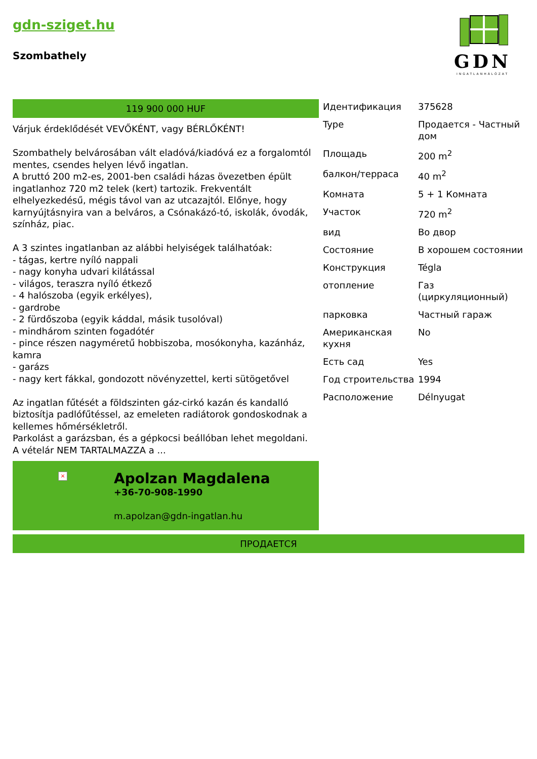gdn-sziget.hu
Szombathely
GDN
INGATLANHÁLÓZAT
119 900 000 HUF
Várjuk érdeklődését VEVŐKÉNT, vagy BÉRLŐKÉNT!
Szombathely belvárosában vált eladóvá/kiadóvá ez a forgalomtól mentes, csendes helyen lévő ingatlan.
A bruttó 200 m2-es, 2001-ben családi házas övezetben épült ingatlanhoz 720 m2 telek (kert) tartozik. Frekventált elhelyezkedésű, mégis távol van az utcazajtól. Előnye, hogy karnyújtásnyira van a belváros, a Csónakázó-tó, iskolák, óvodák, színház, piac.
A 3 szintes ingatlanban az alábbi helyiségek találhatóak:
- tágas, kertre nyíló nappali
- nagy konyha udvari kilátással
- világos, teraszra nyíló étkező
- 4 halószoba (egyik erkélyes),
- gardrobe
- 2 fürdőszoba (egyik káddal, másik tusolóval)
- mindhárom szinten fogadótér
- pince részen nagyméretű hobbiszoba, mosókonyha, kazánház, kamra
- garázs
- nagy kert fákkal, gondozott növényzettel, kerti sütögetővel
Az ingatlan fűtését a földszinten gáz-cirkó kazán és kandalló biztosítja padlófűtéssel, az emeleten radiátorok gondoskodnak a kellemes hőmérsékletről.
Parkolást a garázsban, és a gépkocsi beállóban lehet megoldani.
A vételár NEM TARTALMAZZA a ...
×
Apolzan Magdalena
+36-70-908-1990
m.apolzan@gdn-ingatlan.hu
| Идентификация | 375628 |
| Type | Продается - Частный дом |
| Площадь | 200 m<sup>2</sup> |
| балкон/терраса | 40 m<sup>2</sup> |
| Комната | 5 + 1 Комната |
| Участок | 720 m<sup>2</sup> |
| вид | Во двор |
| Состояние | В хорошем состоянии |
| Конструкция | Tégla |
| отопление | Газ (циркуляционный) |
| парковка | Частный гараж |
| Американская кухня | No |
| Есть сад | Yes |
| Год строительства | 1994 |
| Расположение | Délnyugat |
ПРОДАЕТСЯ